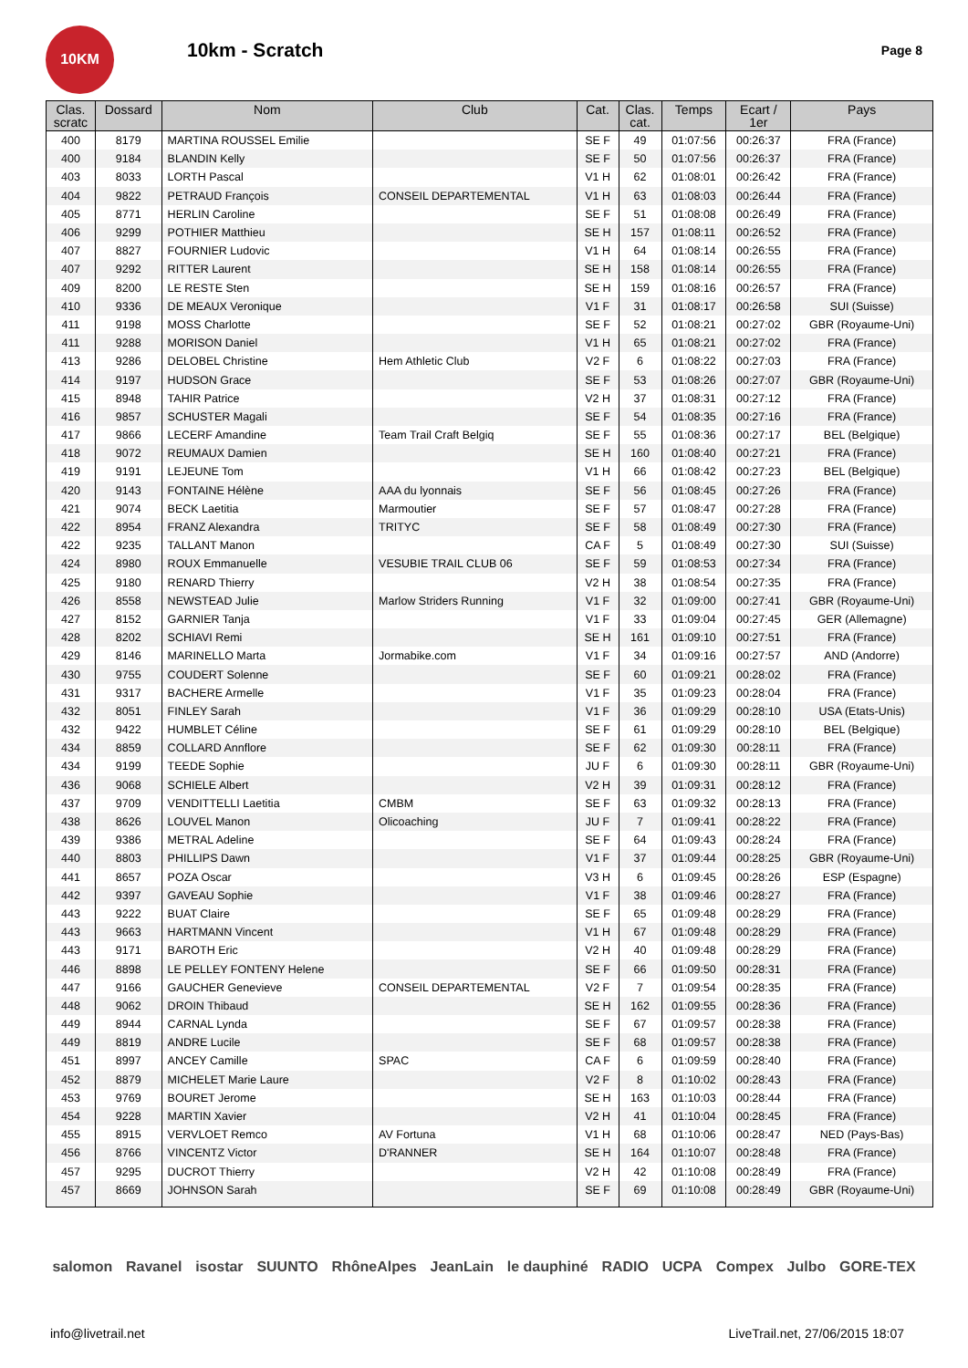10KM
10km - Scratch
Page 8
| Clas. scratc | Dossard | Nom | Club | Cat. | Clas. cat. | Temps | Ecart / 1er | Pays |
| --- | --- | --- | --- | --- | --- | --- | --- | --- |
| 400 | 8179 | MARTINA ROUSSEL Emilie | | SE F | 49 | 01:07:56 | 00:26:37 | FRA (France) |
| 400 | 9184 | BLANDIN Kelly | | SE F | 50 | 01:07:56 | 00:26:37 | FRA (France) |
| 403 | 8033 | LORTH Pascal | | V1 H | 62 | 01:08:01 | 00:26:42 | FRA (France) |
| 404 | 9822 | PETRAUD François | CONSEIL DEPARTEMENTAL | V1 H | 63 | 01:08:03 | 00:26:44 | FRA (France) |
| 405 | 8771 | HERLIN Caroline | | SE F | 51 | 01:08:08 | 00:26:49 | FRA (France) |
| 406 | 9299 | POTHIER Matthieu | | SE H | 157 | 01:08:11 | 00:26:52 | FRA (France) |
| 407 | 8827 | FOURNIER Ludovic | | V1 H | 64 | 01:08:14 | 00:26:55 | FRA (France) |
| 407 | 9292 | RITTER Laurent | | SE H | 158 | 01:08:14 | 00:26:55 | FRA (France) |
| 409 | 8200 | LE RESTE Sten | | SE H | 159 | 01:08:16 | 00:26:57 | FRA (France) |
| 410 | 9336 | DE MEAUX Veronique | | V1 F | 31 | 01:08:17 | 00:26:58 | SUI (Suisse) |
| 411 | 9198 | MOSS Charlotte | | SE F | 52 | 01:08:21 | 00:27:02 | GBR (Royaume-Uni) |
| 411 | 9288 | MORISON Daniel | | V1 H | 65 | 01:08:21 | 00:27:02 | FRA (France) |
| 413 | 9286 | DELOBEL Christine | Hem Athletic Club | V2 F | 6 | 01:08:22 | 00:27:03 | FRA (France) |
| 414 | 9197 | HUDSON Grace | | SE F | 53 | 01:08:26 | 00:27:07 | GBR (Royaume-Uni) |
| 415 | 8948 | TAHIR Patrice | | V2 H | 37 | 01:08:31 | 00:27:12 | FRA (France) |
| 416 | 9857 | SCHUSTER Magali | | SE F | 54 | 01:08:35 | 00:27:16 | FRA (France) |
| 417 | 9866 | LECERF Amandine | Team Trail Craft Belgiq | SE F | 55 | 01:08:36 | 00:27:17 | BEL (Belgique) |
| 418 | 9072 | REUMAUX Damien | | SE H | 160 | 01:08:40 | 00:27:21 | FRA (France) |
| 419 | 9191 | LEJEUNE Tom | | V1 H | 66 | 01:08:42 | 00:27:23 | BEL (Belgique) |
| 420 | 9143 | FONTAINE Hélène | AAA du lyonnais | SE F | 56 | 01:08:45 | 00:27:26 | FRA (France) |
| 421 | 9074 | BECK Laetitia | Marmoutier | SE F | 57 | 01:08:47 | 00:27:28 | FRA (France) |
| 422 | 8954 | FRANZ Alexandra | TRITYC | SE F | 58 | 01:08:49 | 00:27:30 | FRA (France) |
| 422 | 9235 | TALLANT Manon | | CA F | 5 | 01:08:49 | 00:27:30 | SUI (Suisse) |
| 424 | 8980 | ROUX Emmanuelle | VESUBIE TRAIL CLUB 06 | SE F | 59 | 01:08:53 | 00:27:34 | FRA (France) |
| 425 | 9180 | RENARD Thierry | | V2 H | 38 | 01:08:54 | 00:27:35 | FRA (France) |
| 426 | 8558 | NEWSTEAD Julie | Marlow Striders Running | V1 F | 32 | 01:09:00 | 00:27:41 | GBR (Royaume-Uni) |
| 427 | 8152 | GARNIER Tanja | | V1 F | 33 | 01:09:04 | 00:27:45 | GER (Allemagne) |
| 428 | 8202 | SCHIAVI Remi | | SE H | 161 | 01:09:10 | 00:27:51 | FRA (France) |
| 429 | 8146 | MARINELLO Marta | Jormabike.com | V1 F | 34 | 01:09:16 | 00:27:57 | AND (Andorre) |
| 430 | 9755 | COUDERT Solenne | | SE F | 60 | 01:09:21 | 00:28:02 | FRA (France) |
| 431 | 9317 | BACHERE Armelle | | V1 F | 35 | 01:09:23 | 00:28:04 | FRA (France) |
| 432 | 8051 | FINLEY Sarah | | V1 F | 36 | 01:09:29 | 00:28:10 | USA (Etats-Unis) |
| 432 | 9422 | HUMBLET Céline | | SE F | 61 | 01:09:29 | 00:28:10 | BEL (Belgique) |
| 434 | 8859 | COLLARD Annflore | | SE F | 62 | 01:09:30 | 00:28:11 | FRA (France) |
| 434 | 9199 | TEEDE Sophie | | JU F | 6 | 01:09:30 | 00:28:11 | GBR (Royaume-Uni) |
| 436 | 9068 | SCHIELE Albert | | V2 H | 39 | 01:09:31 | 00:28:12 | FRA (France) |
| 437 | 9709 | VENDITTELLI Laetitia | CMBM | SE F | 63 | 01:09:32 | 00:28:13 | FRA (France) |
| 438 | 8626 | LOUVEL Manon | Olicoaching | JU F | 7 | 01:09:41 | 00:28:22 | FRA (France) |
| 439 | 9386 | METRAL Adeline | | SE F | 64 | 01:09:43 | 00:28:24 | FRA (France) |
| 440 | 8803 | PHILLIPS Dawn | | V1 F | 37 | 01:09:44 | 00:28:25 | GBR (Royaume-Uni) |
| 441 | 8657 | POZA Oscar | | V3 H | 6 | 01:09:45 | 00:28:26 | ESP (Espagne) |
| 442 | 9397 | GAVEAU Sophie | | V1 F | 38 | 01:09:46 | 00:28:27 | FRA (France) |
| 443 | 9222 | BUAT Claire | | SE F | 65 | 01:09:48 | 00:28:29 | FRA (France) |
| 443 | 9663 | HARTMANN Vincent | | V1 H | 67 | 01:09:48 | 00:28:29 | FRA (France) |
| 443 | 9171 | BAROTH Eric | | V2 H | 40 | 01:09:48 | 00:28:29 | FRA (France) |
| 446 | 8898 | LE PELLEY FONTENY Helene | | SE F | 66 | 01:09:50 | 00:28:31 | FRA (France) |
| 447 | 9166 | GAUCHER Genevieve | CONSEIL DEPARTEMENTAL | V2 F | 7 | 01:09:54 | 00:28:35 | FRA (France) |
| 448 | 9062 | DROIN Thibaud | | SE H | 162 | 01:09:55 | 00:28:36 | FRA (France) |
| 449 | 8944 | CARNAL Lynda | | SE F | 67 | 01:09:57 | 00:28:38 | FRA (France) |
| 449 | 8819 | ANDRE Lucile | | SE F | 68 | 01:09:57 | 00:28:38 | FRA (France) |
| 451 | 8997 | ANCEY Camille | SPAC | CA F | 6 | 01:09:59 | 00:28:40 | FRA (France) |
| 452 | 8879 | MICHELET Marie Laure | | V2 F | 8 | 01:10:02 | 00:28:43 | FRA (France) |
| 453 | 9769 | BOURET Jerome | | SE H | 163 | 01:10:03 | 00:28:44 | FRA (France) |
| 454 | 9228 | MARTIN Xavier | | V2 H | 41 | 01:10:04 | 00:28:45 | FRA (France) |
| 455 | 8915 | VERVLOET Remco | AV Fortuna | V1 H | 68 | 01:10:06 | 00:28:47 | NED (Pays-Bas) |
| 456 | 8766 | VINCENTZ Victor | D'RANNER | SE H | 164 | 01:10:07 | 00:28:48 | FRA (France) |
| 457 | 9295 | DUCROT Thierry | | V2 H | 42 | 01:10:08 | 00:28:49 | FRA (France) |
| 457 | 8669 | JOHNSON Sarah | | SE F | 69 | 01:10:08 | 00:28:49 | GBR (Royaume-Uni) |
salomon Ravanel isostar SUUNTO RhôneAlpes JeanLain le dauphiné RADIO UCPA Compex Julbo GORE-TEX
info@livetrail.net LiveTrail.net, 27/06/2015 18:07